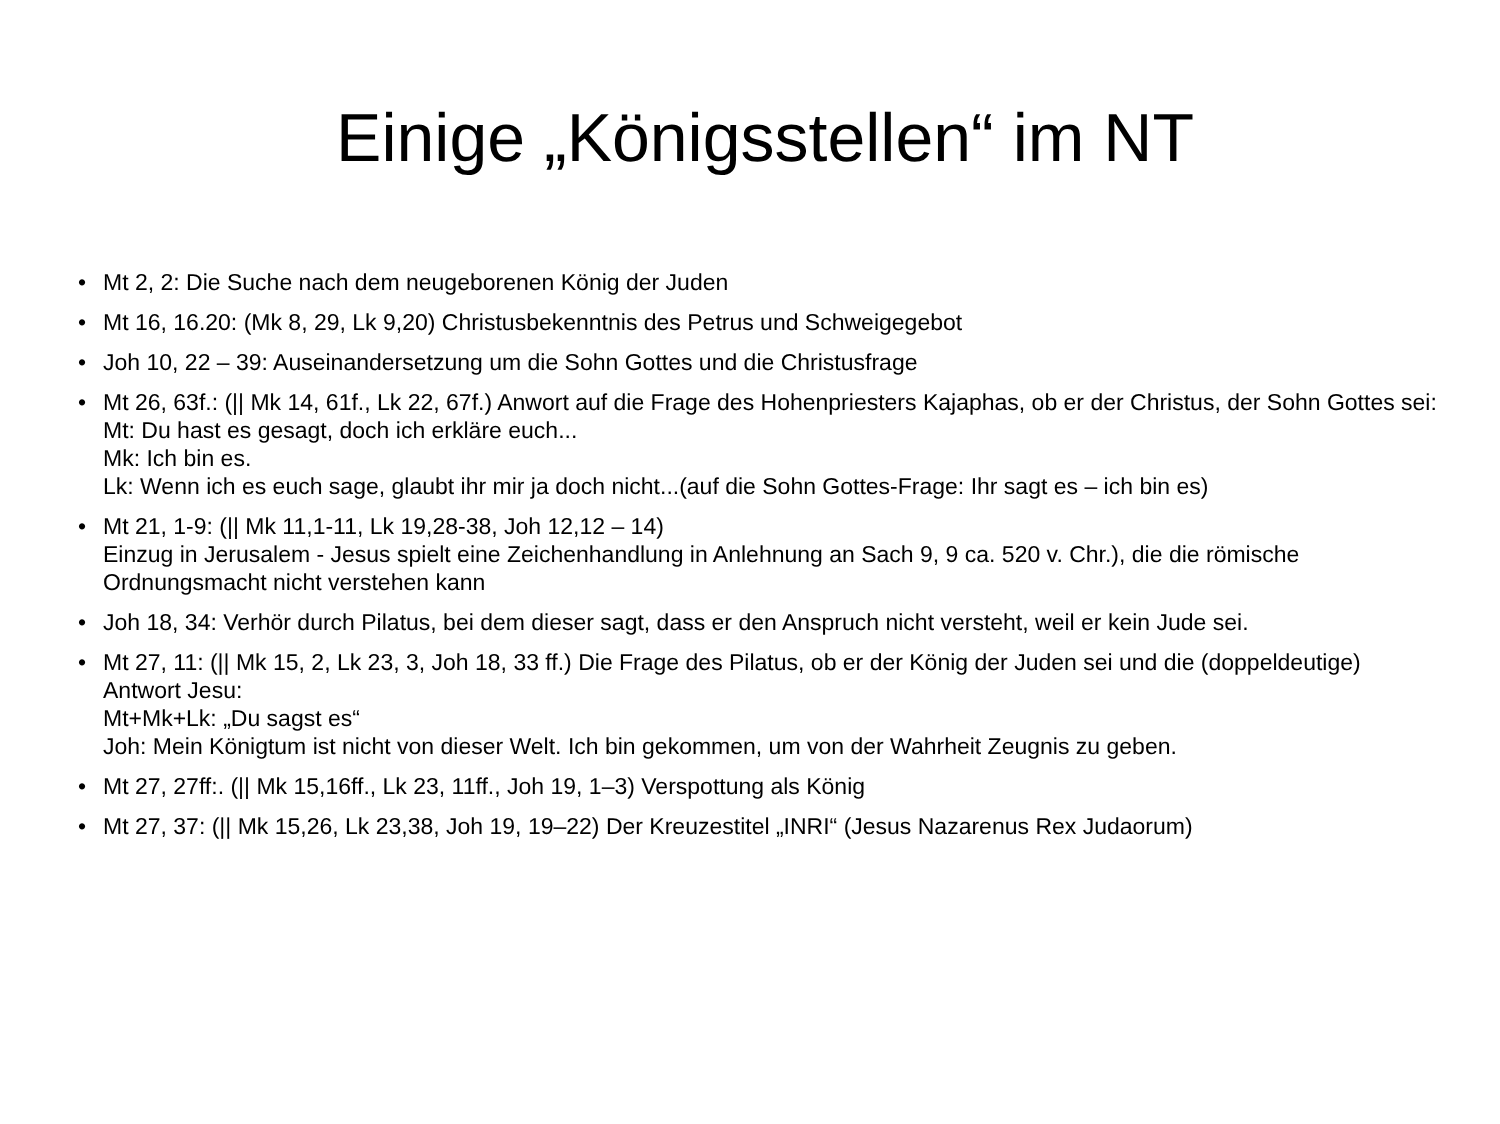Einige „Königsstellen“ im NT
• Mt 2, 2: Die Suche nach dem neugeborenen König der Juden
• Mt 16, 16.20: (Mk 8, 29, Lk 9,20) Christusbekenntnis des Petrus und Schweigegebot
• Joh 10, 22 – 39: Auseinandersetzung um die Sohn Gottes und die Christusfrage
• Mt 26, 63f.: (|| Mk 14, 61f., Lk 22, 67f.) Anwort auf die Frage des Hohenpriesters Kajaphas, ob er der Christus, der Sohn Gottes sei:
Mt: Du hast es gesagt, doch ich erkläre euch...
Mk: Ich bin es.
Lk: Wenn ich es euch sage, glaubt ihr mir ja doch nicht...(auf die Sohn Gottes-Frage: Ihr sagt es – ich bin es)
• Mt 21, 1-9: (|| Mk 11,1-11, Lk 19,28-38, Joh 12,12 – 14)
Einzug in Jerusalem - Jesus spielt eine Zeichenhandlung in Anlehnung an Sach 9, 9 ca. 520 v. Chr.), die die römische Ordnungsmacht nicht verstehen kann
• Joh 18, 34: Verhör durch Pilatus, bei dem dieser sagt, dass er den Anspruch nicht versteht, weil er kein Jude sei.
• Mt 27, 11: (|| Mk 15, 2, Lk 23, 3, Joh 18, 33 ff.) Die Frage des Pilatus, ob er der König der Juden sei und die (doppeldeutige) Antwort Jesu:
Mt+Mk+Lk: „Du sagst es“
Joh: Mein Königtum ist nicht von dieser Welt. Ich bin gekommen, um von der Wahrheit Zeugnis zu geben.
• Mt 27, 27ff:. (|| Mk 15,16ff., Lk 23, 11ff., Joh 19, 1–3) Verspottung als König
• Mt 27, 37: (|| Mk 15,26, Lk 23,38, Joh 19, 19–22) Der Kreuzestitel „INRI“ (Jesus Nazarenus Rex Judaorum)